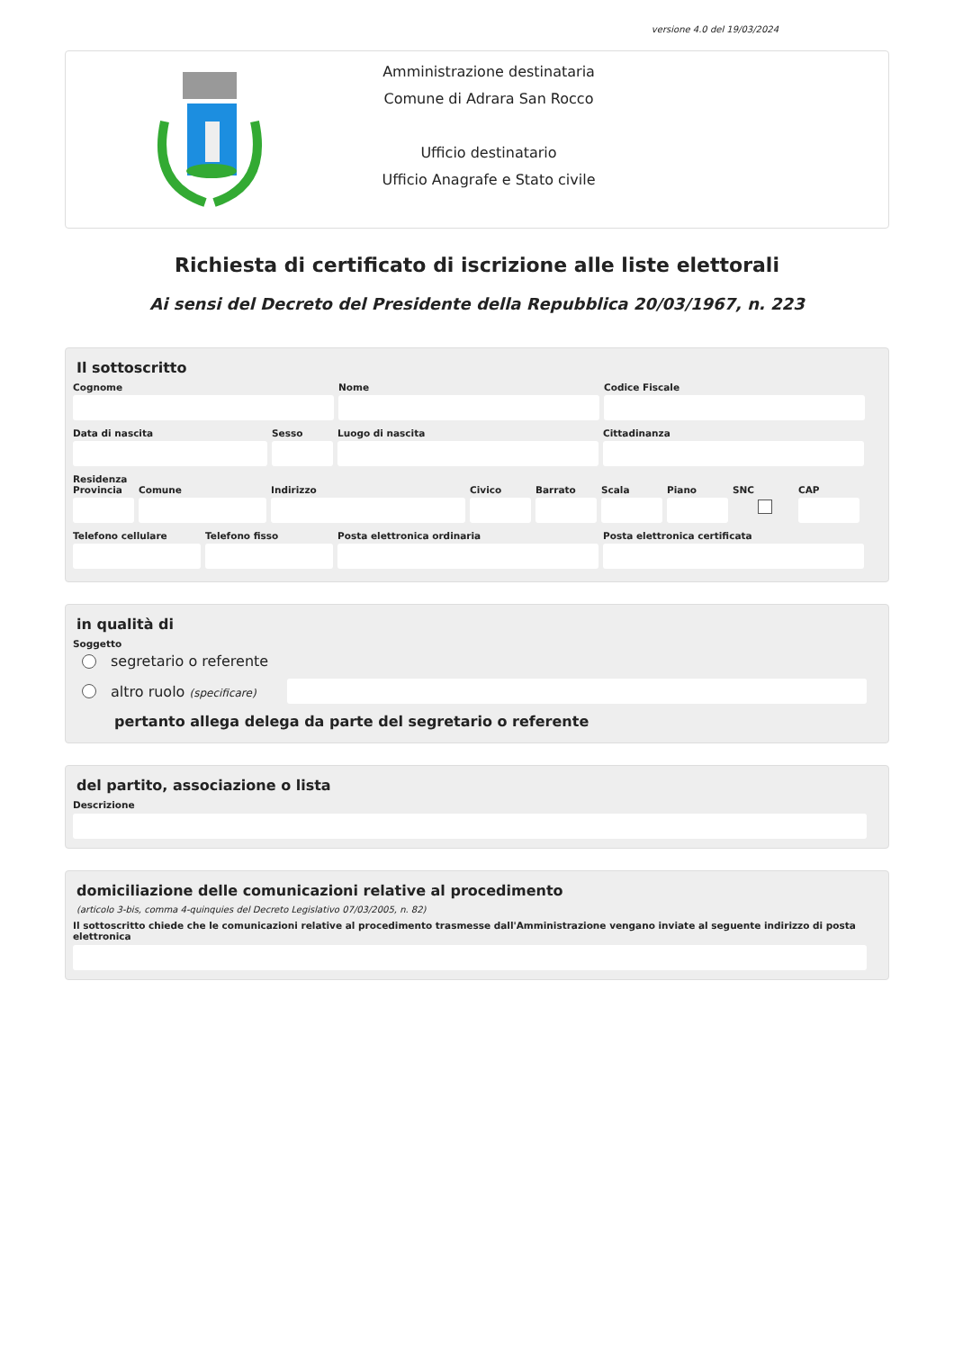versione 4.0 del 19/03/2024
Amministrazione destinataria
Comune di Adrara San Rocco
Ufficio destinatario
Ufficio Anagrafe e Stato civile
Richiesta di certificato di iscrizione alle liste elettorali
Ai sensi del Decreto del Presidente della Repubblica 20/03/1967, n. 223
Il sottoscritto
Cognome Nome Codice Fiscale
Data di nascita Sesso Luogo di nascita Cittadinanza
Residenza
Provincia
Comune Indirizzo Civico Barrato Scala Piano SNC CAP
Telefono cellulare
Telefono fisso Posta elettronica ordinaria Posta elettronica certificata
in qualità di
Soggetto
segretario o referente
altro ruolo (specificare)
pertanto allega delega da parte del segretario o referente
del partito, associazione o lista
Descrizione
domiciliazione delle comunicazioni relative al procedimento
(articolo 3-bis, comma 4-quinquies del Decreto Legislativo 07/03/2005, n. 82)
Il sottoscritto chiede che le comunicazioni relative al procedimento trasmesse dall'Amministrazione vengano inviate al seguente indirizzo di posta elettronica